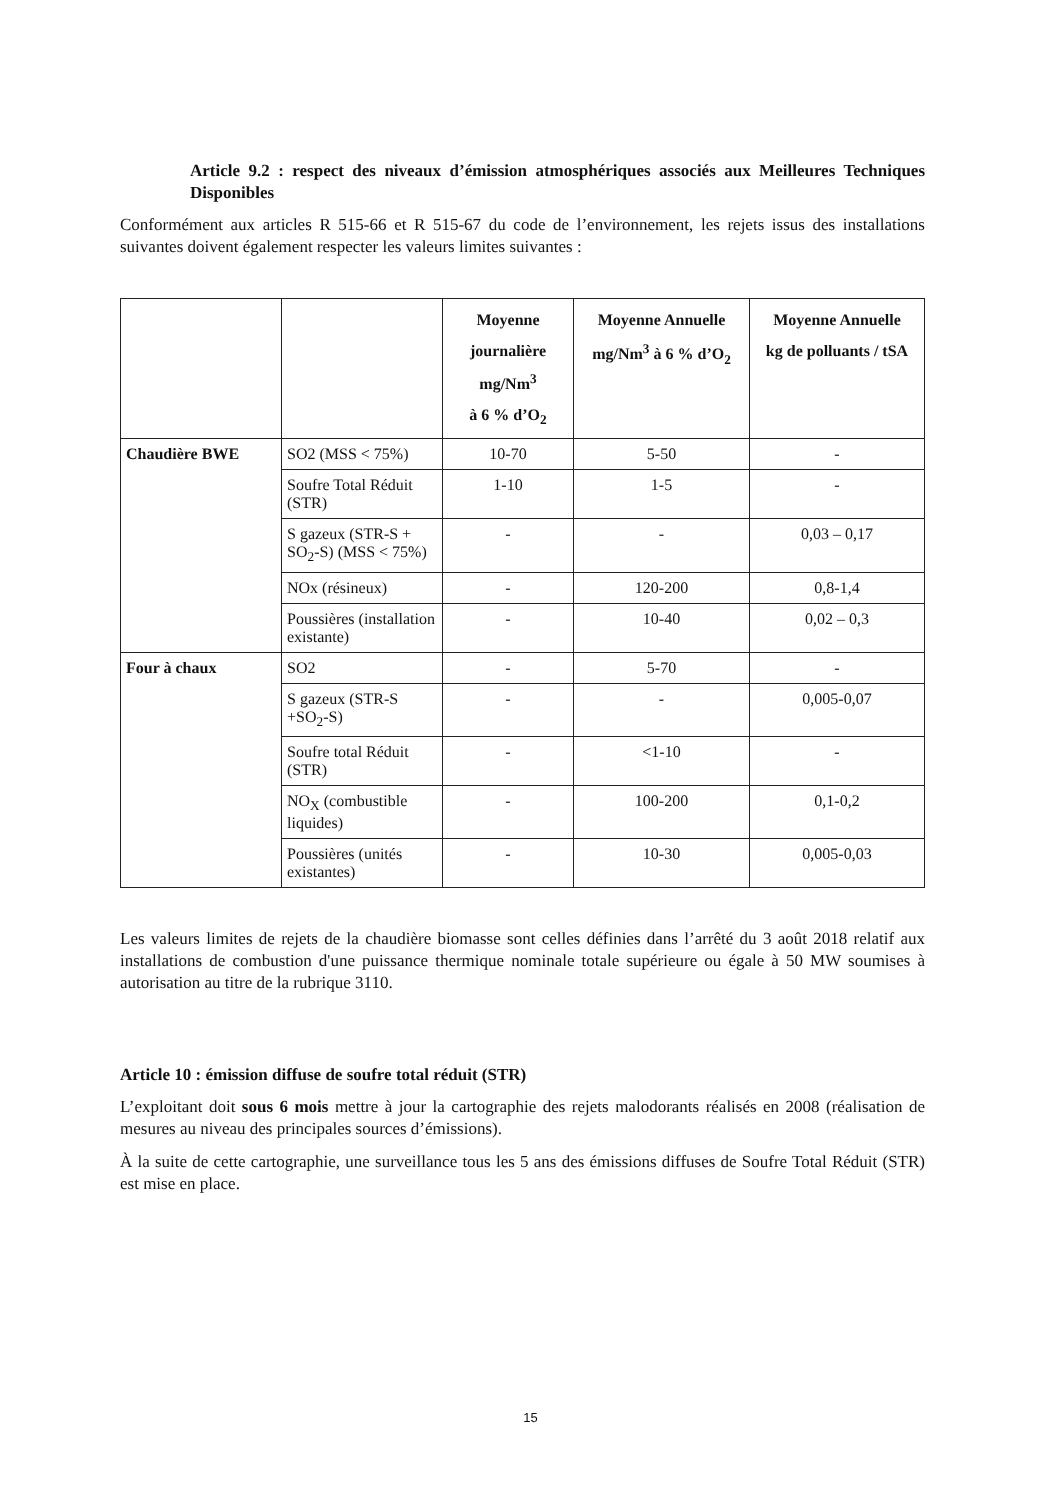Article 9.2 : respect des niveaux d’émission atmosphériques associés aux Meilleures Techniques Disponibles
Conformément aux articles R 515-66 et R 515-67 du code de l’environnement, les rejets issus des installations suivantes doivent également respecter les valeurs limites suivantes :
| | | Moyenne journalière mg/Nm<sup>3</sup> à 6 % d’O<sub>2</sub> | Moyenne Annuelle mg/Nm<sup>3</sup> à 6 % d’O<sub>2</sub> | Moyenne Annuelle kg de polluants / tSA |
| --- | --- | --- | --- | --- |
| Chaudière BWE | SO2 (MSS < 75%) | 10-70 | 5-50 | - |
| | Soufre Total Réduit (STR) | 1-10 | 1-5 | - |
| | S gazeux (STR-S + SO<sub>2</sub>-S) (MSS < 75%) | - | - | 0,03 – 0,17 |
| | NOx (résineux) | - | 120-200 | 0,8-1,4 |
| | Poussières (installation existante) | - | 10-40 | 0,02 – 0,3 |
| Four à chaux | SO2 | - | 5-70 | - |
| | S gazeux (STR-S +SO<sub>2</sub>-S) | - | - | 0,005-0,07 |
| | Soufre total Réduit (STR) | - | <1-10 | - |
| | NO<sub>X</sub> (combustible liquides) | - | 100-200 | 0,1-0,2 |
| | Poussières (unités existantes) | - | 10-30 | 0,005-0,03 |
Les valeurs limites de rejets de la chaudière biomasse sont celles définies dans l’arrêté du 3 août 2018 relatif aux installations de combustion d'une puissance thermique nominale totale supérieure ou égale à 50 MW soumises à autorisation au titre de la rubrique 3110.
Article 10 : émission diffuse de soufre total réduit (STR)
L’exploitant doit sous 6 mois mettre à jour la cartographie des rejets malodorants réalisés en 2008 (réalisation de mesures au niveau des principales sources d’émissions).
À la suite de cette cartographie, une surveillance tous les 5 ans des émissions diffuses de Soufre Total Réduit (STR) est mise en place.
15